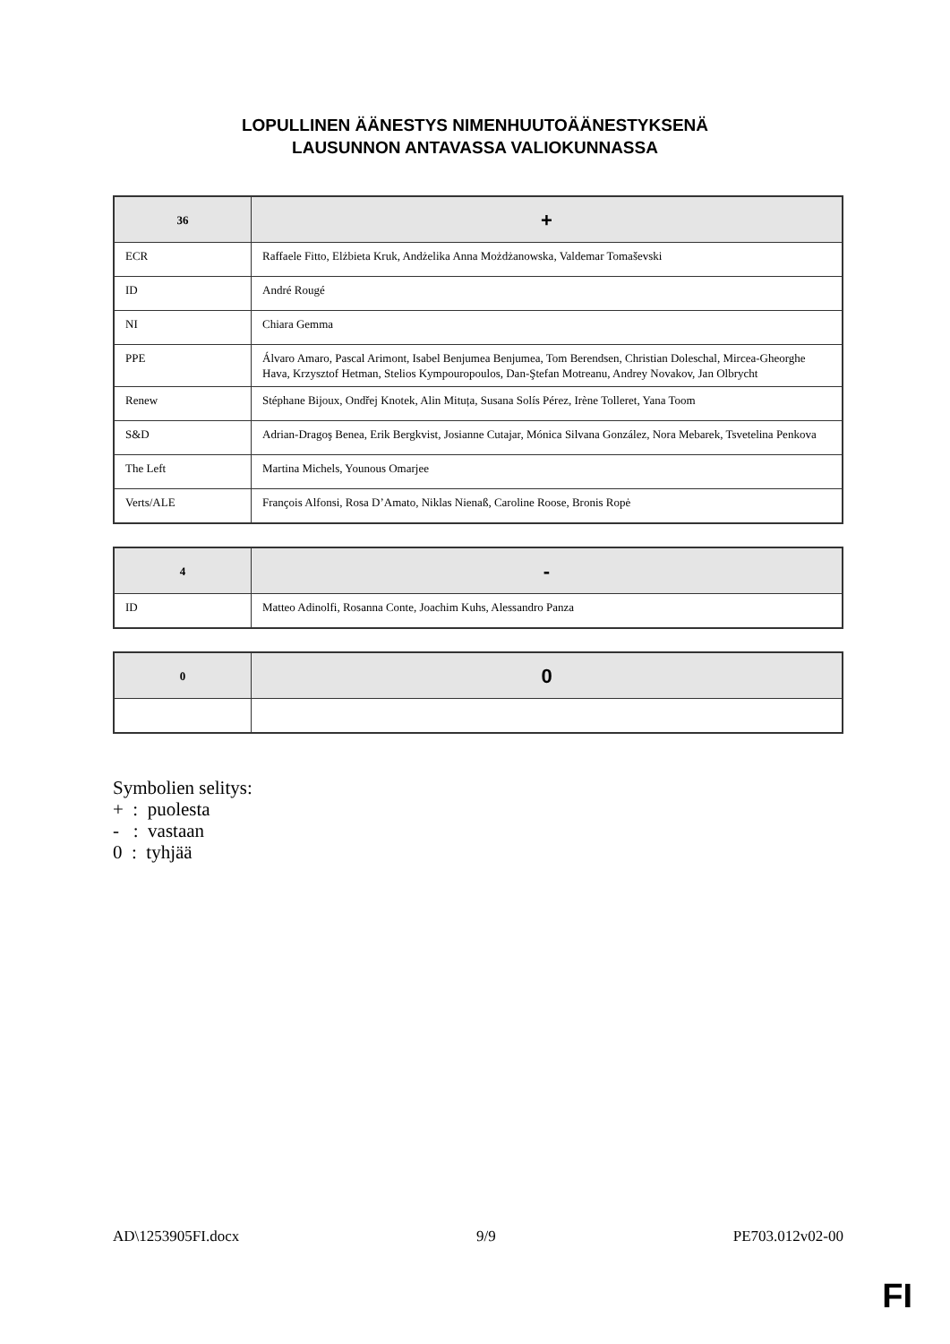LOPULLINEN ÄÄNESTYS NIMENHUUTOÄÄNESTYKSENÄ
LAUSUNNON ANTAVASSA VALIOKUNNASSA
| 36 | + |
| --- | --- |
| ECR | Raffaele Fitto, Elżbieta Kruk, Andżelika Anna Możdżanowska, Valdemar Tomaševski |
| ID | André Rougé |
| NI | Chiara Gemma |
| PPE | Álvaro Amaro, Pascal Arimont, Isabel Benjumea Benjumea, Tom Berendsen, Christian Doleschal, Mircea-Gheorghe Hava, Krzysztof Hetman, Stelios Kympouropoulos, Dan-Ştefan Motreanu, Andrey Novakov, Jan Olbrycht |
| Renew | Stéphane Bijoux, Ondřej Knotek, Alin Mituța, Susana Solís Pérez, Irène Tolleret, Yana Toom |
| S&D | Adrian-Dragoş Benea, Erik Bergkvist, Josianne Cutajar, Mónica Silvana González, Nora Mebarek, Tsvetelina Penkova |
| The Left | Martina Michels, Younous Omarjee |
| Verts/ALE | François Alfonsi, Rosa D’Amato, Niklas Nienaß, Caroline Roose, Bronis Ropė |
| 4 | - |
| --- | --- |
| ID | Matteo Adinolfi, Rosanna Conte, Joachim Kuhs, Alessandro Panza |
| 0 | 0 |
| --- | --- |
Symbolien selitys:
+ : puolesta
- : vastaan
0 : tyhjää
AD\1253905FI.docx 9/9 PE703.012v02-00
FI